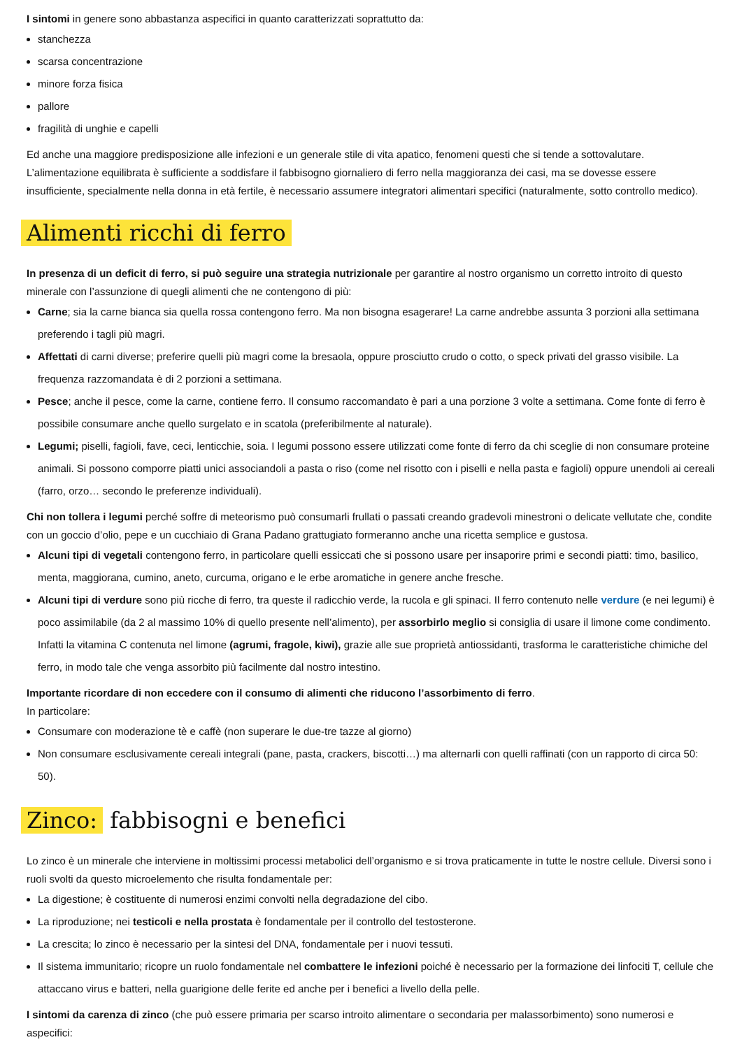I sintomi in genere sono abbastanza aspecifici in quanto caratterizzati soprattutto da:
stanchezza
scarsa concentrazione
minore forza fisica
pallore
fragilità di unghie e capelli
Ed anche una maggiore predisposizione alle infezioni e un generale stile di vita apatico, fenomeni questi che si tende a sottovalutare. L’alimentazione equilibrata è sufficiente a soddisfare il fabbisogno giornaliero di ferro nella maggioranza dei casi, ma se dovesse essere insufficiente, specialmente nella donna in età fertile, è necessario assumere integratori alimentari specifici (naturalmente, sotto controllo medico).
Alimenti ricchi di ferro
In presenza di un deficit di ferro, si può seguire una strategia nutrizionale per garantire al nostro organismo un corretto introito di questo minerale con l’assunzione di quegli alimenti che ne contengono di più:
Carne; sia la carne bianca sia quella rossa contengono ferro. Ma non bisogna esagerare! La carne andrebbe assunta 3 porzioni alla settimana preferendo i tagli più magri.
Affettati di carni diverse; preferire quelli più magri come la bresaola, oppure prosciutto crudo o cotto, o speck privati del grasso visibile. La frequenza razzomandata è di 2 porzioni a settimana.
Pesce; anche il pesce, come la carne, contiene ferro. Il consumo raccomandato è pari a una porzione 3 volte a settimana. Come fonte di ferro è possibile consumare anche quello surgelato e in scatola (preferibilmente al naturale).
Legumi; piselli, fagioli, fave, ceci, lenticchie, soia. I legumi possono essere utilizzati come fonte di ferro da chi sceglie di non consumare proteine animali. Si possono comporre piatti unici associandoli a pasta o riso (come nel risotto con i piselli e nella pasta e fagioli) oppure unendoli ai cereali (farro, orzo… secondo le preferenze individuali).
Chi non tollera i legumi perché soffre di meteorismo può consumarli frullati o passati creando gradevoli minestroni o delicate vellutate che, condite con un goccio d’olio, pepe e un cucchiaio di Grana Padano grattugiato formeranno anche una ricetta semplice e gustosa.
Alcuni tipi di vegetali contengono ferro, in particolare quelli essiccati che si possono usare per insaporire primi e secondi piatti: timo, basilico, menta, maggiorana, cumino, aneto, curcuma, origano e le erbe aromatiche in genere anche fresche.
Alcuni tipi di verdure sono più ricche di ferro, tra queste il radicchio verde, la rucola e gli spinaci. Il ferro contenuto nelle verdure (e nei legumi) è poco assimilabile (da 2 al massimo 10% di quello presente nell’alimento), per assorbirlo meglio si consiglia di usare il limone come condimento. Infatti la vitamina C contenuta nel limone (agrumi, fragole, kiwi), grazie alle sue proprietà antiossidanti, trasforma le caratteristiche chimiche del ferro, in modo tale che venga assorbito più facilmente dal nostro intestino.
Importante ricordare di non eccedere con il consumo di alimenti che riducono l’assorbimento di ferro.
In particolare:
Consumare con moderazione tè e caffè (non superare le due-tre tazze al giorno)
Non consumare esclusivamente cereali integrali (pane, pasta, crackers, biscotti…) ma alternarli con quelli raffinati (con un rapporto di circa 50: 50).
Zinco: fabbisogni e benefici
Lo zinco è un minerale che interviene in moltissimi processi metabolici dell’organismo e si trova praticamente in tutte le nostre cellule. Diversi sono i ruoli svolti da questo microelemento che risulta fondamentale per:
La digestione; è costituente di numerosi enzimi convolti nella degradazione del cibo.
La riproduzione; nei testicoli e nella prostata è fondamentale per il controllo del testosterone.
La crescita; lo zinco è necessario per la sintesi del DNA, fondamentale per i nuovi tessuti.
Il sistema immunitario; ricopre un ruolo fondamentale nel combattere le infezioni poiché è necessario per la formazione dei linfociti T, cellule che attaccano virus e batteri, nella guarigione delle ferite ed anche per i benefici a livello della pelle.
I sintomi da carenza di zinco (che può essere primaria per scarso introito alimentare o secondaria per malassorbimento) sono numerosi e aspecifici: